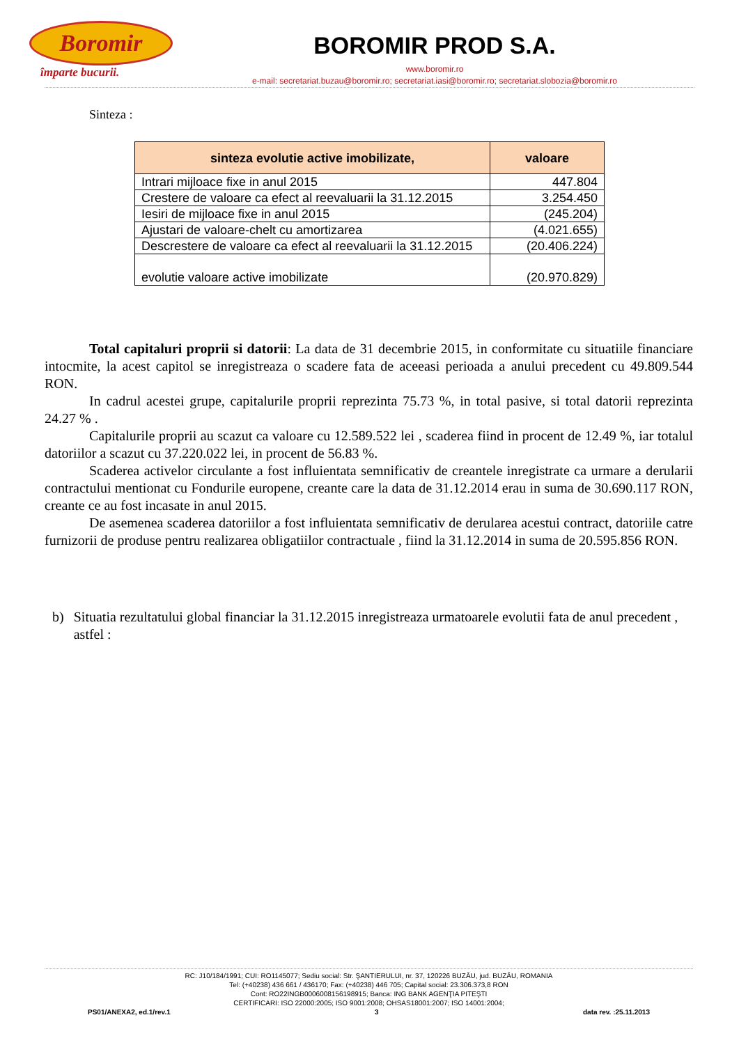Boromir
împarte bucurii.
BOROMIR PROD S.A.
www.boromir.ro
e-mail: secretariat.buzau@boromir.ro; secretariat.iasi@boromir.ro; secretariat.slobozia@boromir.ro
Sinteza :
| sinteza evolutie active imobilizate, | valoare |
| --- | --- |
| Intrari mijloace fixe in anul 2015 | 447.804 |
| Crestere de valoare ca efect al reevaluarii la 31.12.2015 | 3.254.450 |
| Iesiri de mijloace fixe in anul 2015 | (245.204) |
| Ajustari de valoare-chelt cu amortizarea | (4.021.655) |
| Descrestere de valoare ca efect al reevaluarii la 31.12.2015 | (20.406.224) |
| evolutie valoare active imobilizate | (20.970.829) |
Total capitaluri proprii si datorii: La data de 31 decembrie 2015, in conformitate cu situatiile financiare intocmite, la acest capitol se inregistreaza o scadere fata de aceeasi perioada a anului precedent cu 49.809.544 RON.
In cadrul acestei grupe, capitalurile proprii reprezinta 75.73 %, in total pasive, si total datorii reprezinta 24.27 % .
Capitalurile proprii au scazut ca valoare cu 12.589.522 lei , scaderea fiind in procent de 12.49 %, iar totalul datoriilor a scazut cu 37.220.022 lei, in procent de 56.83 %.
Scaderea activelor circulante a fost influientata semnificativ de creantele inregistrate ca urmare a derularii contractului mentionat cu Fondurile europene, creante care la data de 31.12.2014 erau in suma de 30.690.117 RON, creante ce au fost incasate in anul 2015.
De asemenea scaderea datoriilor a fost influientata semnificativ de derularea acestui contract, datoriile catre furnizorii de produse pentru realizarea obligatiilor contractuale , fiind la 31.12.2014 in suma de 20.595.856 RON.
b) Situatia rezultatului global financiar la 31.12.2015 inregistreaza urmatoarele evolutii fata de anul precedent , astfel :
RC: J10/184/1991; CUI: RO1145077; Sediu social: Str. ŞANTIERULUI, nr. 37, 120226 BUZĂU, jud. BUZĂU, ROMANIA
Tel: (+40238) 436 661 / 436170; Fax: (+40238) 446 705; Capital social: 23.306.373,8 RON
Cont: RO22INGB0006008156198915; Banca: ING BANK AGENŢIA PITEŞTI
CERTIFICARI: ISO 22000:2005; ISO 9001:2008; OHSAS18001:2007; ISO 14001:2004;
PS01/ANEXA2, ed.1/rev.1 3 data rev. :25.11.2013